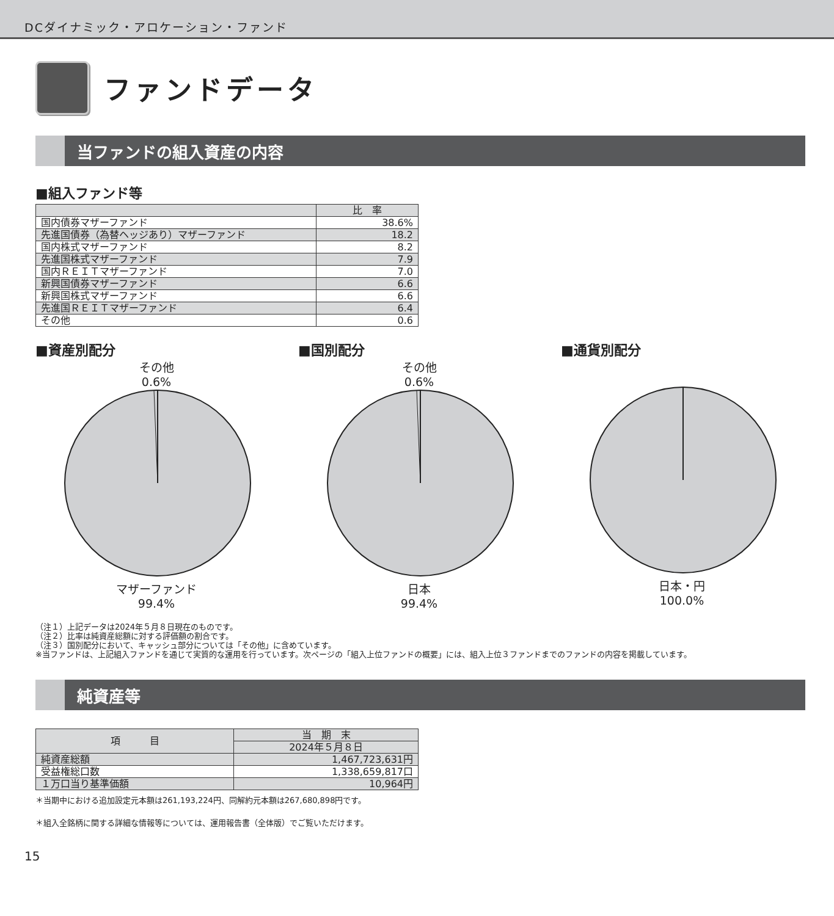DCダイナミック・アロケーション・ファンド
ファンドデータ
当ファンドの組入資産の内容
■組入ファンド等
| | 比 率 |
| --- | --- |
| 国内債券マザーファンド | 38.6% |
| 先進国債券（為替ヘッジあり）マザーファンド | 18.2 |
| 国内株式マザーファンド | 8.2 |
| 先進国株式マザーファンド | 7.9 |
| 国内ＲＥＩＴマザーファンド | 7.0 |
| 新興国債券マザーファンド | 6.6 |
| 新興国株式マザーファンド | 6.6 |
| 先進国ＲＥＩＴマザーファンド | 6.4 |
| その他 | 0.6 |
■資産別配分
その他
0.6%
マザーファンド
99.4%
■国別配分
その他
0.6%
日本
99.4%
■通貨別配分
日本・円
100.0%
（注１）上記データは2024年５月８日現在のものです。
（注２）比率は純資産総額に対する評価額の割合です。
（注３）国別配分において、キャッシュ部分については「その他」に含めています。
※当ファンドは、上記組入ファンドを通じて実質的な運用を行っています。次ページの「組入上位ファンドの概要」には、組入上位３ファンドまでのファンドの内容を掲載しています。
純資産等
| 項 目 | 当 期 末 |
| --- | --- |
| | 2024年５月８日 |
| 純資産総額 | 1,467,723,631円 |
| 受益権総口数 | 1,338,659,817口 |
| １万口当り基準価額 | 10,964円 |
＊当期中における追加設定元本額は261,193,224円、同解約元本額は267,680,898円です。
＊組入全銘柄に関する詳細な情報等については、運用報告書（全体版）でご覧いただけます。
15